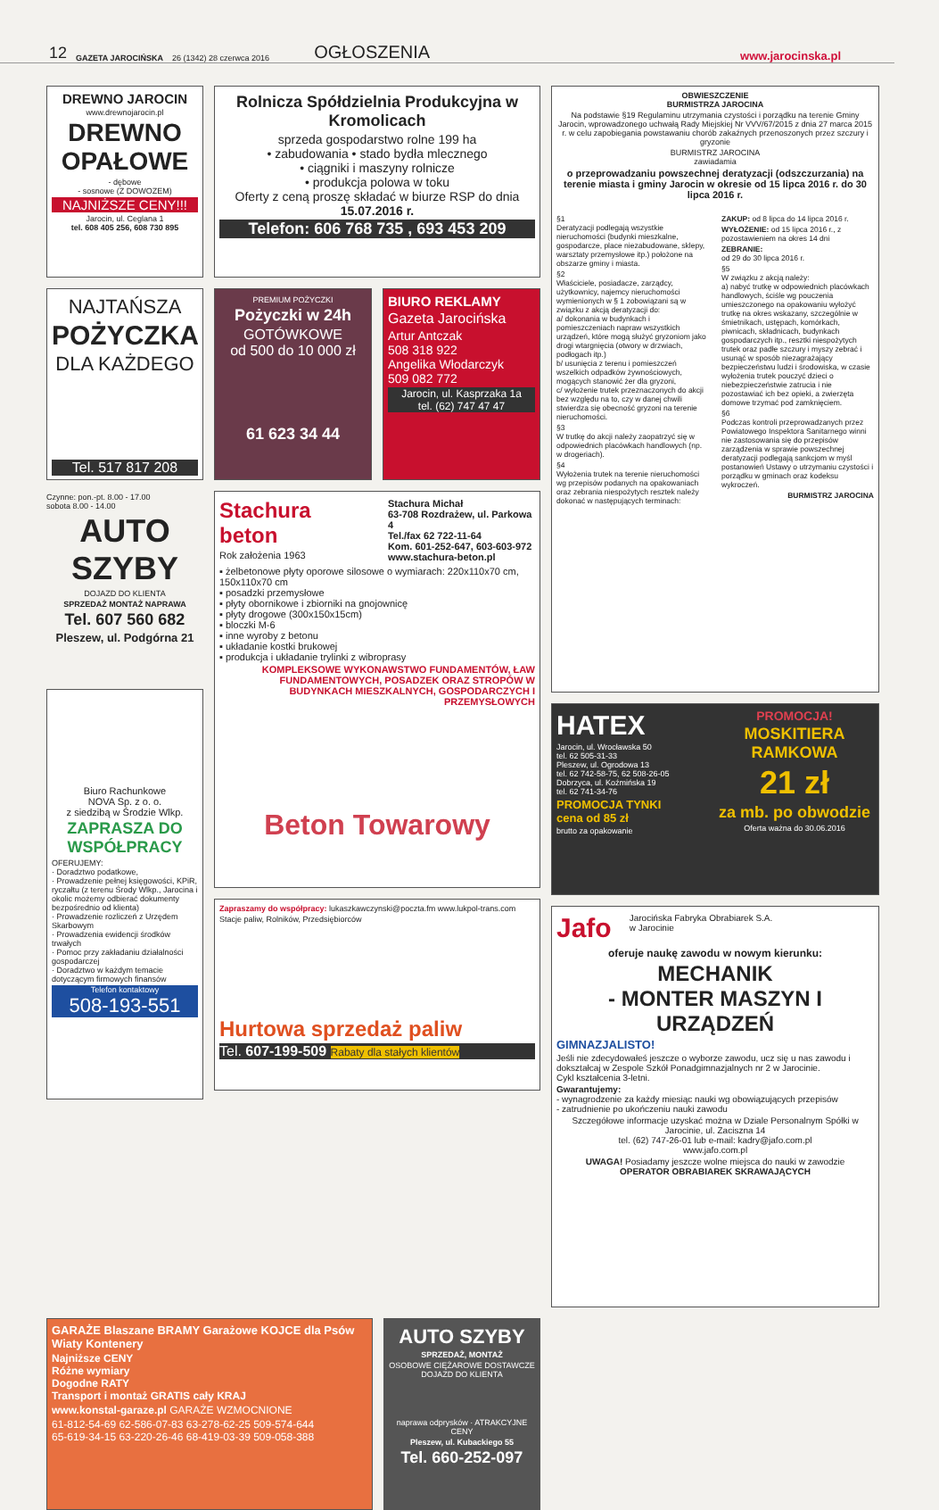12 GAZETA JAROCIŃSKA 26 (1342) 28 czerwca 2016 OGŁOSZENIA www.jarocinska.pl
DREWNO JAROCIN
www.drewnojarocin.pl
DREWNO OPAŁOWE
- dębowe
- sosnowe (Z DOWOZEM)
NAJNIŻSZE CENY!!!
Jarocin, ul. Ceglana 1
tel. 608 405 256, 608 730 895
NAJTAŃSZA
POŻYCZKA
DLA KAŻDEGO
Tel. 517 817 208
Czynne: pon.-pt. 8.00 - 17.00
sobota 8.00 - 14.00
AUTO SZYBY
DOJAZD DO KLIENTA
SPRZEDAŻ MONTAŻ NAPRAWA
Tel. 607 560 682
Pleszew, ul. Podgórna 21
Biuro Rachunkowe
NOVA Sp. z o. o.
z siedzibą w Środzie Wlkp.
ZAPRASZA DO WSPÓŁPRACY
OFERUJEMY:
· Doradztwo podatkowe,
· Prowadzenie pełnej księgowości, KPiR, ryczałtu (z terenu Środy Wlkp., Jarocina i okolic możemy odbierać dokumenty bezpośrednio od klienta)
· Prowadzenie rozliczeń z Urzędem Skarbowym
· Prowadzenia ewidencji środków trwałych
· Pomoc przy zakładaniu działalności gospodarczej
· Doradztwo w każdym temacie dotyczącym firmowych finansów
Telefon kontaktowy
508-193-551
Rolnicza Spółdzielnia Produkcyjna w Kromolicach
sprzeda gospodarstwo rolne 199 ha
• zabudowania • stado bydła mlecznego
• ciągniki i maszyny rolnicze
• produkcja polowa w toku
Oferty z ceną proszę składać w biurze RSP do dnia 15.07.2016 r.
Telefon: 606 768 735 , 693 453 209
PREMIUM POŻYCZKI
Pożyczki w 24h
GOTÓWKOWE
od 500 do 10 000 zł
61 623 34 44
BIURO REKLAMY
Gazeta Jarocińska
Artur Antczak
508 318 922
Angelika Włodarczyk
509 082 772
Jarocin, ul. Kasprzaka 1a
tel. (62) 747 47 47
Stachura beton
Rok założenia 1963
Stachura Michał
63-708 Rozdrażew, ul. Parkowa 4
Tel./fax 62 722-11-64
Kom. 601-252-647, 603-603-972
www.stachura-beton.pl
▪ żelbetonowe płyty oporowe silosowe o wymiarach: 220x110x70 cm, 150x110x70 cm
▪ posadzki przemysłowe
▪ płyty obornikowe i zbiorniki na gnojownicę
▪ płyty drogowe (300x150x15cm)
▪ bloczki M-6
▪ inne wyroby z betonu
▪ układanie kostki brukowej
▪ produkcja i układanie trylinki z wibroprasy
KOMPLEKSOWE WYKONAWSTWO FUNDAMENTÓW, ŁAW FUNDAMENTOWYCH, POSADZEK ORAZ STROPÓW W BUDYNKACH MIESZKALNYCH, GOSPODARCZYCH I PRZEMYSŁOWYCH
Beton Towarowy
Zapraszamy do współpracy: lukaszkawczynski@poczta.fm www.lukpol-trans.com
Stacje paliw, Rolników, Przedsiębiorców
Hurtowa sprzedaż paliw
Tel. 607-199-509 Rabaty dla stałych klientów
OBWIESZCZENIE
BURMISTRZA JAROCINA
Na podstawie §19 Regulaminu utrzymania czystości i porządku na terenie Gminy Jarocin, wprowadzonego uchwałą Rady Miejskiej Nr VVV/67/2015 z dnia 27 marca 2015 r. w celu zapobiegania powstawaniu chorób zakaźnych przenoszonych przez szczury i gryzonie
BURMISTRZ JAROCINA
zawiadamia
o przeprowadzaniu powszechnej deratyzacji (odszczurzania) na terenie miasta i gminy Jarocin w okresie od 15 lipca 2016 r. do 30 lipca 2016 r.
§1
Deratyzacji podlegają wszystkie nieruchomości (budynki mieszkalne, gospodarcze, place niezabudowane, sklepy, warsztaty przemysłowe itp.) położone na obszarze gminy i miasta.
§2
Właściciele, posiadacze, zarządcy, użytkownicy, najemcy nieruchomości wymienionych w § 1 zobowiązani są w związku z akcją deratyzacji do:
a/ dokonania w budynkach i pomieszczeniach napraw wszystkich urządzeń, które mogą służyć gryzoniom jako drogi wtargnięcia (otwory w drzwiach, podłogach itp.)
b/ usunięcia z terenu i pomieszczeń wszelkich odpadków żywnościowych, mogących stanowić żer dla gryzoni,
c/ wyłożenie trutek przeznaczonych do akcji bez względu na to, czy w danej chwili stwierdza się obecność gryzoni na terenie nieruchomości.
§3
W trutkę do akcji należy zaopatrzyć się w odpowiednich placówkach handlowych (np. w drogeriach).
§4
Wyłożenia trutek na terenie nieruchomości wg przepisów podanych na opakowaniach oraz zebrania niespożytych resztek należy dokonać w następujących terminach:
ZAKUP: od 8 lipca do 14 lipca 2016 r.
WYŁOŻENIE: od 15 lipca 2016 r., z pozostawieniem na okres 14 dni
ZEBRANIE:
od 29 do 30 lipca 2016 r.
§5
W związku z akcją należy:
a) nabyć trutkę w odpowiednich placówkach handlowych, ściśle wg pouczenia umieszczonego na opakowaniu wyłożyć trutkę na okres wskazany, szczególnie w śmietnikach, ustępach, komórkach, piwnicach, składnicach, budynkach gospodarczych itp., resztki niespożytych trutek oraz padłe szczury i myszy zebrać i usunąć w sposób niezagrażający bezpieczeństwu ludzi i środowiska, w czasie wyłożenia trutek pouczyć dzieci o niebezpieczeństwie zatrucia i nie pozostawiać ich bez opieki, a zwierzęta domowe trzymać pod zamknięciem.
§6
Podczas kontroli przeprowadzanych przez Powiatowego Inspektora Sanitarnego winni nie zastosowania się do przepisów zarządzenia w sprawie powszechnej deratyzacji podlegają sankcjom w myśl postanowień Ustawy o utrzymaniu czystości i porządku w gminach oraz kodeksu wykroczeń.
BURMISTRZ JAROCINA
HATEX
Jarocin, ul. Wrocławska 50
tel. 62 505-31-33
Pleszew, ul. Ogrodowa 13
tel. 62 742-58-75, 62 508-26-05
Dobrzyca, ul. Koźmińska 19
tel. 62 741-34-76
PROMOCJA TYNKI
cena od 85 zł
brutto za opakowanie
PROMOCJA!
MOSKITIERA RAMKOWA
21 zł
za mb. po obwodzie
Oferta ważna do 30.06.2016
Jafo
Jarocińska Fabryka Obrabiarek S.A.
w Jarocinie
oferuje naukę zawodu w nowym kierunku:
MECHANIK
- MONTER MASZYN I URZĄDZEŃ
GIMNAZJALISTO!
Jeśli nie zdecydowałeś jeszcze o wyborze zawodu, ucz się u nas zawodu i dokształcaj w Zespole Szkół Ponadgimnazjalnych nr 2 w Jarocinie.
Cykl kształcenia 3-letni.
Gwarantujemy:
- wynagrodzenie za każdy miesiąc nauki wg obowiązujących przepisów
- zatrudnienie po ukończeniu nauki zawodu
Szczegółowe informacje uzyskać można w Dziale Personalnym Spółki w Jarocinie, ul. Zaciszna 14
tel. (62) 747-26-01 lub e-mail: kadry@jafo.com.pl
www.jafo.com.pl
UWAGA! Posiadamy jeszcze wolne miejsca do nauki w zawodzie
OPERATOR OBRABIAREK SKRAWAJĄCYCH
GARAŻE Blaszane BRAMY Garażowe KOJCE dla Psów Wiaty Kontenery
Najniższe CENY
Różne wymiary
Dogodne RATY
Transport i montaż GRATIS cały KRAJ
www.konstal-garaze.pl GARAŻE WZMOCNIONE
61-812-54-69 62-586-07-83 63-278-62-25 509-574-644
65-619-34-15 63-220-26-46 68-419-03-39 509-058-388
AUTO SZYBY
SPRZEDAŻ, MONTAŻ
OSOBOWE CIĘŻAROWE DOSTAWCZE
DOJAZD DO KLIENTA
naprawa odprysków · ATRAKCYJNE CENY
Pleszew, ul. Kubackiego 55
Tel. 660-252-097